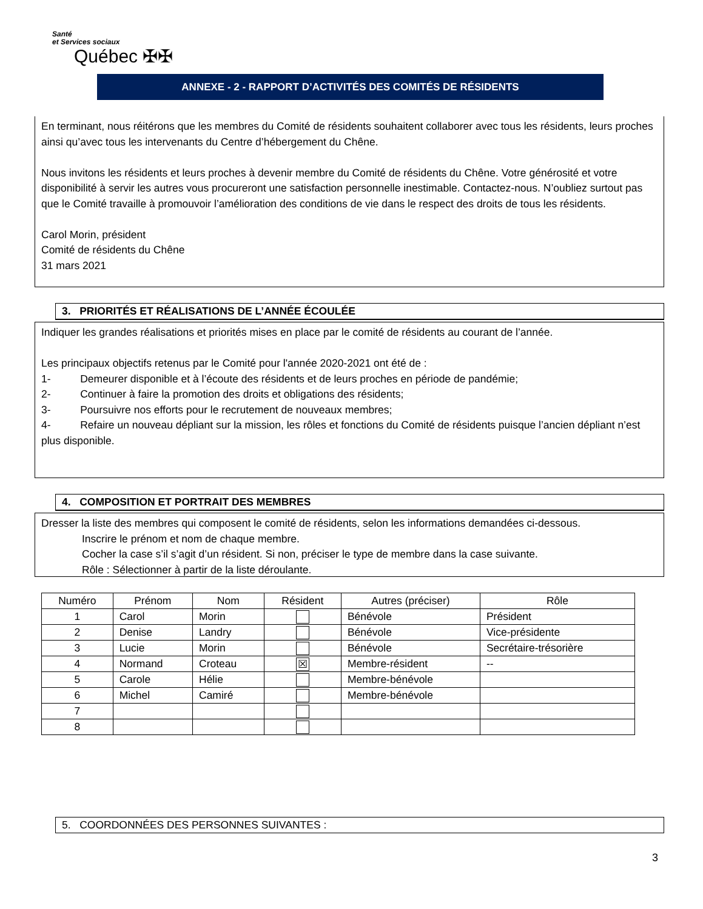Santé
et Services sociaux
Québec ✠✠
ANNEXE - 2 - RAPPORT D’ACTIVITÉS DES COMITÉS DE RÉSIDENTS
En terminant, nous réitérons que les membres du Comité de résidents souhaitent collaborer avec tous les résidents, leurs proches ainsi qu’avec tous les intervenants du Centre d’hébergement du Chêne.
Nous invitons les résidents et leurs proches à devenir membre du Comité de résidents du Chêne. Votre générosité et votre disponibilité à servir les autres vous procureront une satisfaction personnelle inestimable. Contactez-nous. N’oubliez surtout pas que le Comité travaille à promouvoir l’amélioration des conditions de vie dans le respect des droits de tous les résidents.
Carol Morin, président
Comité de résidents du Chêne
31 mars 2021
3. PRIORITÉS ET RÉALISATIONS DE L’ANNÉE ÉCOULÉE
Indiquer les grandes réalisations et priorités mises en place par le comité de résidents au courant de l’année.
Les principaux objectifs retenus par le Comité pour l'année 2020-2021 ont été de :
1- Demeurer disponible et à l’écoute des résidents et de leurs proches en période de pandémie;
2- Continuer à faire la promotion des droits et obligations des résidents;
3- Poursuivre nos efforts pour le recrutement de nouveaux membres;
4- Refaire un nouveau dépliant sur la mission, les rôles et fonctions du Comité de résidents puisque l’ancien dépliant n’est plus disponible.
4. COMPOSITION ET PORTRAIT DES MEMBRES
Dresser la liste des membres qui composent le comité de résidents, selon les informations demandées ci-dessous.
Inscrire le prénom et nom de chaque membre.
Cocher la case s’il s’agit d’un résident. Si non, préciser le type de membre dans la case suivante.
Rôle : Sélectionner à partir de la liste déroulante.
| Numéro | Prénom | Nom | Résident | Autres (préciser) | Rôle |
| --- | --- | --- | --- | --- | --- |
| 1 | Carol | Morin | | Bénévole | Président |
| 2 | Denise | Landry | | Bénévole | Vice-présidente |
| 3 | Lucie | Morin | | Bénévole | Secrétaire-trésorière |
| 4 | Normand | Croteau | ☒ | Membre-résident | -- |
| 5 | Carole | Hélie | | Membre-bénévole | |
| 6 | Michel | Camiré | | Membre-bénévole | |
| 7 | | | | | |
| 8 | | | | | |
5. COORDONNÉES DES PERSONNES SUIVANTES :
3